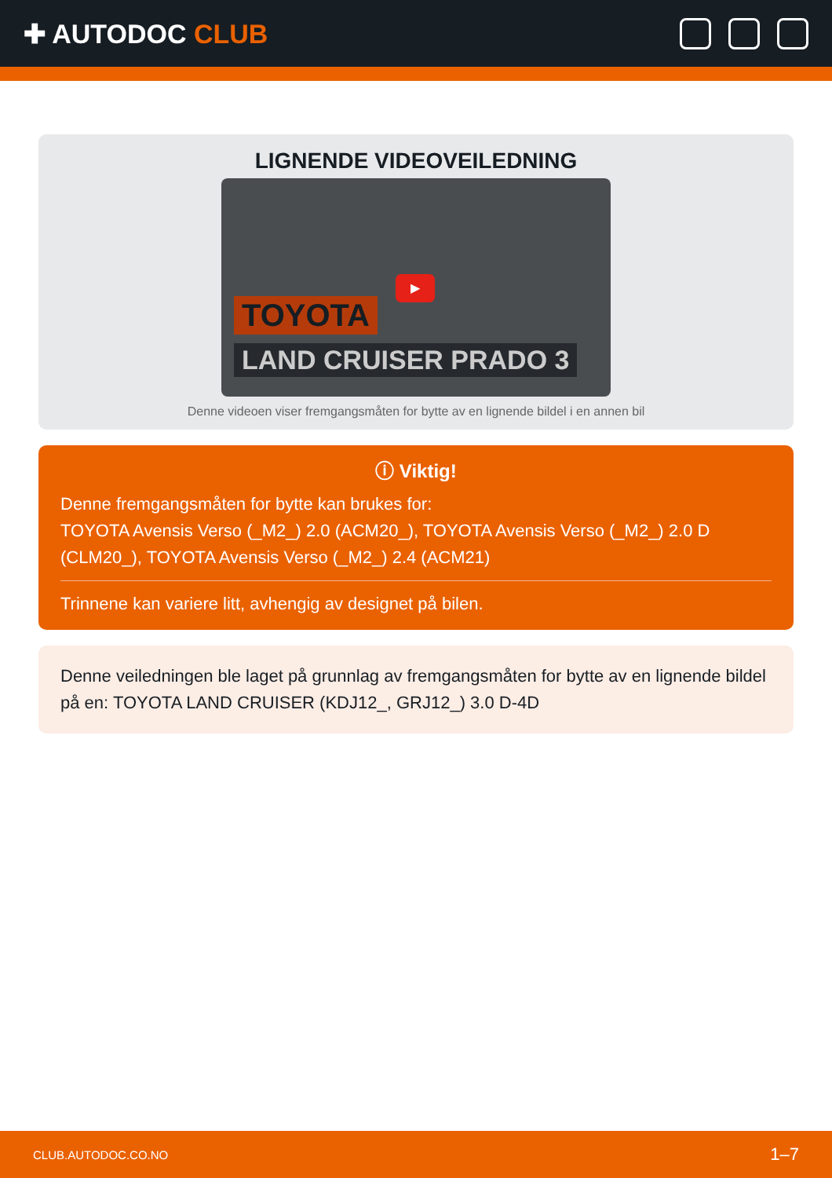✚ AUTODOC CLUB
LIGNENDE VIDEOVEILEDNING
▶
TOYOTA
LAND CRUISER PRADO 3
Denne videoen viser fremgangsmåten for bytte av en lignende bildel i en annen bil
ⓘ Viktig!
Denne fremgangsmåten for bytte kan brukes for:
TOYOTA Avensis Verso (_M2_) 2.0 (ACM20_), TOYOTA Avensis Verso (_M2_) 2.0 D (CLM20_), TOYOTA Avensis Verso (_M2_) 2.4 (ACM21)
Trinnene kan variere litt, avhengig av designet på bilen.
Denne veiledningen ble laget på grunnlag av fremgangsmåten for bytte av en lignende bildel på en: TOYOTA LAND CRUISER (KDJ12_, GRJ12_) 3.0 D-4D
CLUB.AUTODOC.CO.NO 1–7